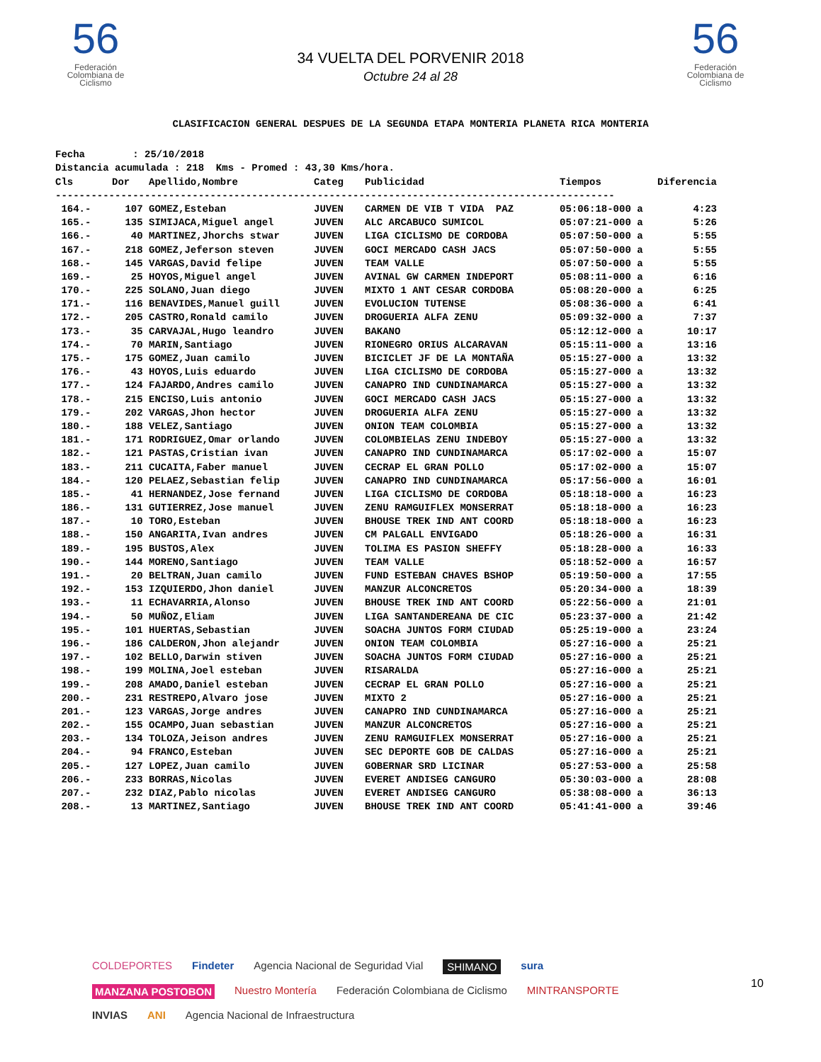56
Federación Colombiana de Ciclismo
56
Federación Colombiana de Ciclismo
34 VUELTA DEL PORVENIR 2018
Octubre 24 al 28
CLASIFICACION GENERAL DESPUES DE LA SEGUNDA ETAPA MONTERIA PLANETA RICA MONTERIA
Fecha : 25/10/2018 Distancia acumulada : 218 Kms - Promed : 43,30 Kms/hora.
| Cls | Dor | Apellido,Nombre | Categ | Publicidad | Tiempos | Diferencia |
| --- | --- | --- | --- | --- | --- | --- |
| ---------------------------------------------------------------------------------------------- | | | | | | |
| 164.- | 107 | GOMEZ,Esteban | JUVEN | CARMEN DE VIB T VIDA PAZ | 05:06:18-000 a | 4:23 |
| 165.- | 135 | SIMIJACA,Miguel angel | JUVEN | ALC ARCABUCO SUMICOL | 05:07:21-000 a | 5:26 |
| 166.- | 40 | MARTINEZ,Jhorchs stwar | JUVEN | LIGA CICLISMO DE CORDOBA | 05:07:50-000 a | 5:55 |
| 167.- | 218 | GOMEZ,Jeferson steven | JUVEN | GOCI MERCADO CASH JACS | 05:07:50-000 a | 5:55 |
| 168.- | 145 | VARGAS,David felipe | JUVEN | TEAM VALLE | 05:07:50-000 a | 5:55 |
| 169.- | 25 | HOYOS,Miguel angel | JUVEN | AVINAL GW CARMEN INDEPORT | 05:08:11-000 a | 6:16 |
| 170.- | 225 | SOLANO,Juan diego | JUVEN | MIXTO 1 ANT CESAR CORDOBA | 05:08:20-000 a | 6:25 |
| 171.- | 116 | BENAVIDES,Manuel guill | JUVEN | EVOLUCION TUTENSE | 05:08:36-000 a | 6:41 |
| 172.- | 205 | CASTRO,Ronald camilo | JUVEN | DROGUERIA ALFA ZENU | 05:09:32-000 a | 7:37 |
| 173.- | 35 | CARVAJAL,Hugo leandro | JUVEN | BAKANO | 05:12:12-000 a | 10:17 |
| 174.- | 70 | MARIN,Santiago | JUVEN | RIONEGRO ORIUS ALCARAVAN | 05:15:11-000 a | 13:16 |
| 175.- | 175 | GOMEZ,Juan camilo | JUVEN | BICICLET JF DE LA MONTAÑA | 05:15:27-000 a | 13:32 |
| 176.- | 43 | HOYOS,Luis eduardo | JUVEN | LIGA CICLISMO DE CORDOBA | 05:15:27-000 a | 13:32 |
| 177.- | 124 | FAJARDO,Andres camilo | JUVEN | CANAPRO IND CUNDINAMARCA | 05:15:27-000 a | 13:32 |
| 178.- | 215 | ENCISO,Luis antonio | JUVEN | GOCI MERCADO CASH JACS | 05:15:27-000 a | 13:32 |
| 179.- | 202 | VARGAS,Jhon hector | JUVEN | DROGUERIA ALFA ZENU | 05:15:27-000 a | 13:32 |
| 180.- | 188 | VELEZ,Santiago | JUVEN | ONION TEAM COLOMBIA | 05:15:27-000 a | 13:32 |
| 181.- | 171 | RODRIGUEZ,Omar orlando | JUVEN | COLOMBIELAS ZENU INDEBOY | 05:15:27-000 a | 13:32 |
| 182.- | 121 | PASTAS,Cristian ivan | JUVEN | CANAPRO IND CUNDINAMARCA | 05:17:02-000 a | 15:07 |
| 183.- | 211 | CUCAITA,Faber manuel | JUVEN | CECRAP EL GRAN POLLO | 05:17:02-000 a | 15:07 |
| 184.- | 120 | PELAEZ,Sebastian felip | JUVEN | CANAPRO IND CUNDINAMARCA | 05:17:56-000 a | 16:01 |
| 185.- | 41 | HERNANDEZ,Jose fernand | JUVEN | LIGA CICLISMO DE CORDOBA | 05:18:18-000 a | 16:23 |
| 186.- | 131 | GUTIERREZ,Jose manuel | JUVEN | ZENU RAMGUIFLEX MONSERRAT | 05:18:18-000 a | 16:23 |
| 187.- | 10 | TORO,Esteban | JUVEN | BHOUSE TREK IND ANT COORD | 05:18:18-000 a | 16:23 |
| 188.- | 150 | ANGARITA,Ivan andres | JUVEN | CM PALGALL ENVIGADO | 05:18:26-000 a | 16:31 |
| 189.- | 195 | BUSTOS,Alex | JUVEN | TOLIMA ES PASION SHEFFY | 05:18:28-000 a | 16:33 |
| 190.- | 144 | MORENO,Santiago | JUVEN | TEAM VALLE | 05:18:52-000 a | 16:57 |
| 191.- | 20 | BELTRAN,Juan camilo | JUVEN | FUND ESTEBAN CHAVES BSHOP | 05:19:50-000 a | 17:55 |
| 192.- | 153 | IZQUIERDO,Jhon daniel | JUVEN | MANZUR ALCONCRETOS | 05:20:34-000 a | 18:39 |
| 193.- | 11 | ECHAVARRIA,Alonso | JUVEN | BHOUSE TREK IND ANT COORD | 05:22:56-000 a | 21:01 |
| 194.- | 50 | MUÑOZ,Eliam | JUVEN | LIGA SANTANDEREANA DE CIC | 05:23:37-000 a | 21:42 |
| 195.- | 101 | HUERTAS,Sebastian | JUVEN | SOACHA JUNTOS FORM CIUDAD | 05:25:19-000 a | 23:24 |
| 196.- | 186 | CALDERON,Jhon alejandr | JUVEN | ONION TEAM COLOMBIA | 05:27:16-000 a | 25:21 |
| 197.- | 102 | BELLO,Darwin stiven | JUVEN | SOACHA JUNTOS FORM CIUDAD | 05:27:16-000 a | 25:21 |
| 198.- | 199 | MOLINA,Joel esteban | JUVEN | RISARALDA | 05:27:16-000 a | 25:21 |
| 199.- | 208 | AMADO,Daniel esteban | JUVEN | CECRAP EL GRAN POLLO | 05:27:16-000 a | 25:21 |
| 200.- | 231 | RESTREPO,Alvaro jose | JUVEN | MIXTO 2 | 05:27:16-000 a | 25:21 |
| 201.- | 123 | VARGAS,Jorge andres | JUVEN | CANAPRO IND CUNDINAMARCA | 05:27:16-000 a | 25:21 |
| 202.- | 155 | OCAMPO,Juan sebastian | JUVEN | MANZUR ALCONCRETOS | 05:27:16-000 a | 25:21 |
| 203.- | 134 | TOLOZA,Jeison andres | JUVEN | ZENU RAMGUIFLEX MONSERRAT | 05:27:16-000 a | 25:21 |
| 204.- | 94 | FRANCO,Esteban | JUVEN | SEC DEPORTE GOB DE CALDAS | 05:27:16-000 a | 25:21 |
| 205.- | 127 | LOPEZ,Juan camilo | JUVEN | GOBERNAR SRD LICINAR | 05:27:53-000 a | 25:58 |
| 206.- | 233 | BORRAS,Nicolas | JUVEN | EVERET ANDISEG CANGURO | 05:30:03-000 a | 28:08 |
| 207.- | 232 | DIAZ,Pablo nicolas | JUVEN | EVERET ANDISEG CANGURO | 05:38:08-000 a | 36:13 |
| 208.- | 13 | MARTINEZ,Santiago | JUVEN | BHOUSE TREK IND ANT COORD | 05:41:41-000 a | 39:46 |
COLDEPORTES Findeter Agencia Nacional de Seguridad Vial SHIMANO sura MANZANA POSTOBON Nuestro Montería Federación Colombiana de Ciclismo MINTRANSPORTE INVIAS ANI Agencia Nacional de Infraestructura
10